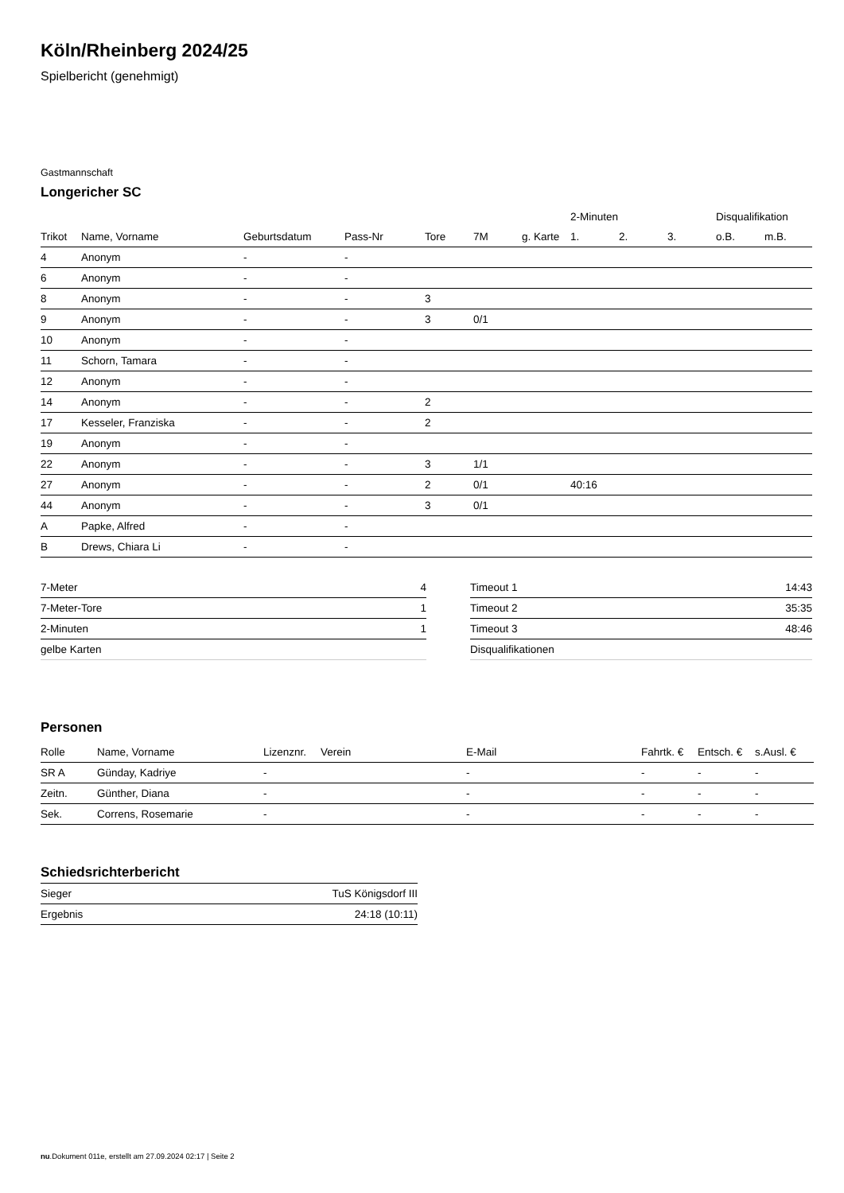Köln/Rheinberg 2024/25
Spielbericht (genehmigt)
Gastmannschaft
Longericher SC
| | | | | | | | 2-Minuten | | | Disqualifikation | |
| --- | --- | --- | --- | --- | --- | --- | --- | --- | --- | --- | --- |
| Trikot | Name, Vorname | Geburtsdatum | Pass-Nr | Tore | 7M | g. Karte | 1. | 2. | 3. | o.B. | m.B. |
| 4 | Anonym | - | - | | | | | | | | |
| 6 | Anonym | - | - | | | | | | | | |
| 8 | Anonym | - | - | 3 | | | | | | | |
| 9 | Anonym | - | - | 3 | 0/1 | | | | | | |
| 10 | Anonym | - | - | | | | | | | | |
| 11 | Schorn, Tamara | - | - | | | | | | | | |
| 12 | Anonym | - | - | | | | | | | | |
| 14 | Anonym | - | - | 2 | | | | | | | |
| 17 | Kesseler, Franziska | - | - | 2 | | | | | | | |
| 19 | Anonym | - | - | | | | | | | | |
| 22 | Anonym | - | - | 3 | 1/1 | | | | | | |
| 27 | Anonym | - | - | 2 | 0/1 | | 40:16 | | | | |
| 44 | Anonym | - | - | 3 | 0/1 | | | | | | |
| A | Papke, Alfred | - | - | | | | | | | | |
| B | Drews, Chiara Li | - | - | | | | | | | | |
| 7-Meter | 4 |
| 7-Meter-Tore | 1 |
| 2-Minuten | 1 |
| gelbe Karten | |
| Timeout 1 | 14:43 |
| Timeout 2 | 35:35 |
| Timeout 3 | 48:46 |
| Disqualifikationen | |
Personen
| Rolle | Name, Vorname | Lizenznr. | Verein | E-Mail | Fahrtk. € | Entsch. € | s.Ausl. € |
| --- | --- | --- | --- | --- | --- | --- | --- |
| SR A | Günday, Kadriye | - | | - | - | - | - |
| Zeitn. | Günther, Diana | - | | - | - | - | - |
| Sek. | Correns, Rosemarie | - | | - | - | - | - |
Schiedsrichterbericht
| Sieger | TuS Königsdorf III |
| Ergebnis | 24:18 (10:11) |
nu.Dokument 011e, erstellt am 27.09.2024 02:17 | Seite 2